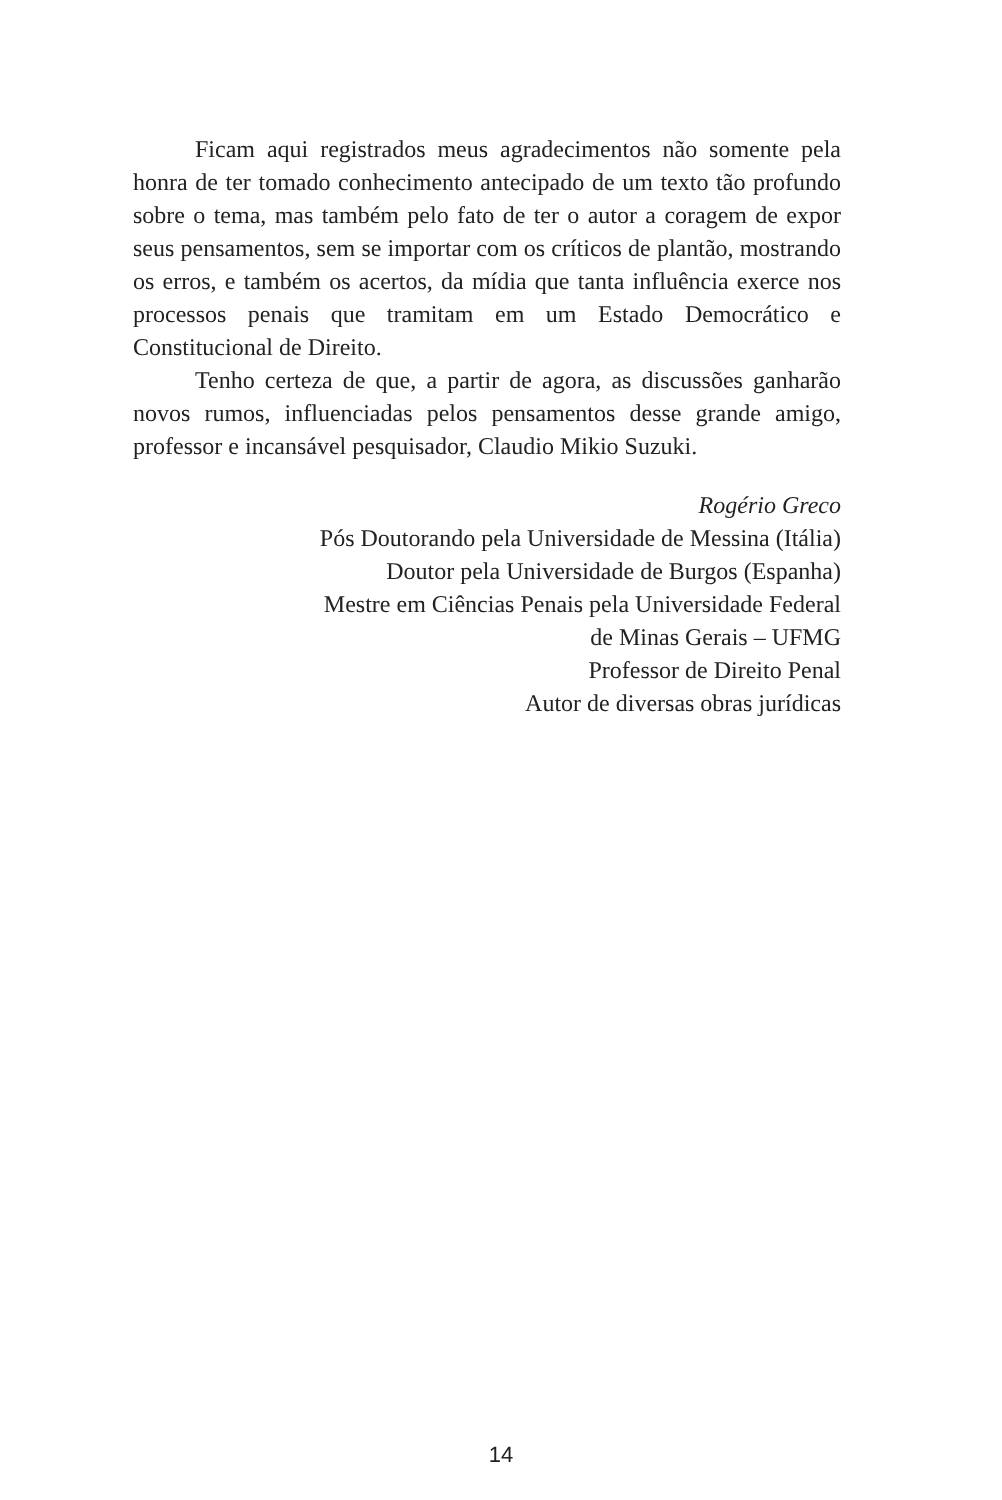Ficam aqui registrados meus agradecimentos não somente pela honra de ter tomado conhecimento antecipado de um texto tão profundo sobre o tema, mas também pelo fato de ter o autor a coragem de expor seus pensamentos, sem se importar com os críticos de plantão, mostrando os erros, e também os acertos, da mídia que tanta influência exerce nos processos penais que tramitam em um Estado Democrático e Constitucional de Direito.
Tenho certeza de que, a partir de agora, as discussões ganharão novos rumos, influenciadas pelos pensamentos desse grande amigo, professor e incansável pesquisador, Claudio Mikio Suzuki.
Rogério Greco
Pós Doutorando pela Universidade de Messina (Itália)
Doutor pela Universidade de Burgos (Espanha)
Mestre em Ciências Penais pela Universidade Federal
de Minas Gerais – UFMG
Professor de Direito Penal
Autor de diversas obras jurídicas
14